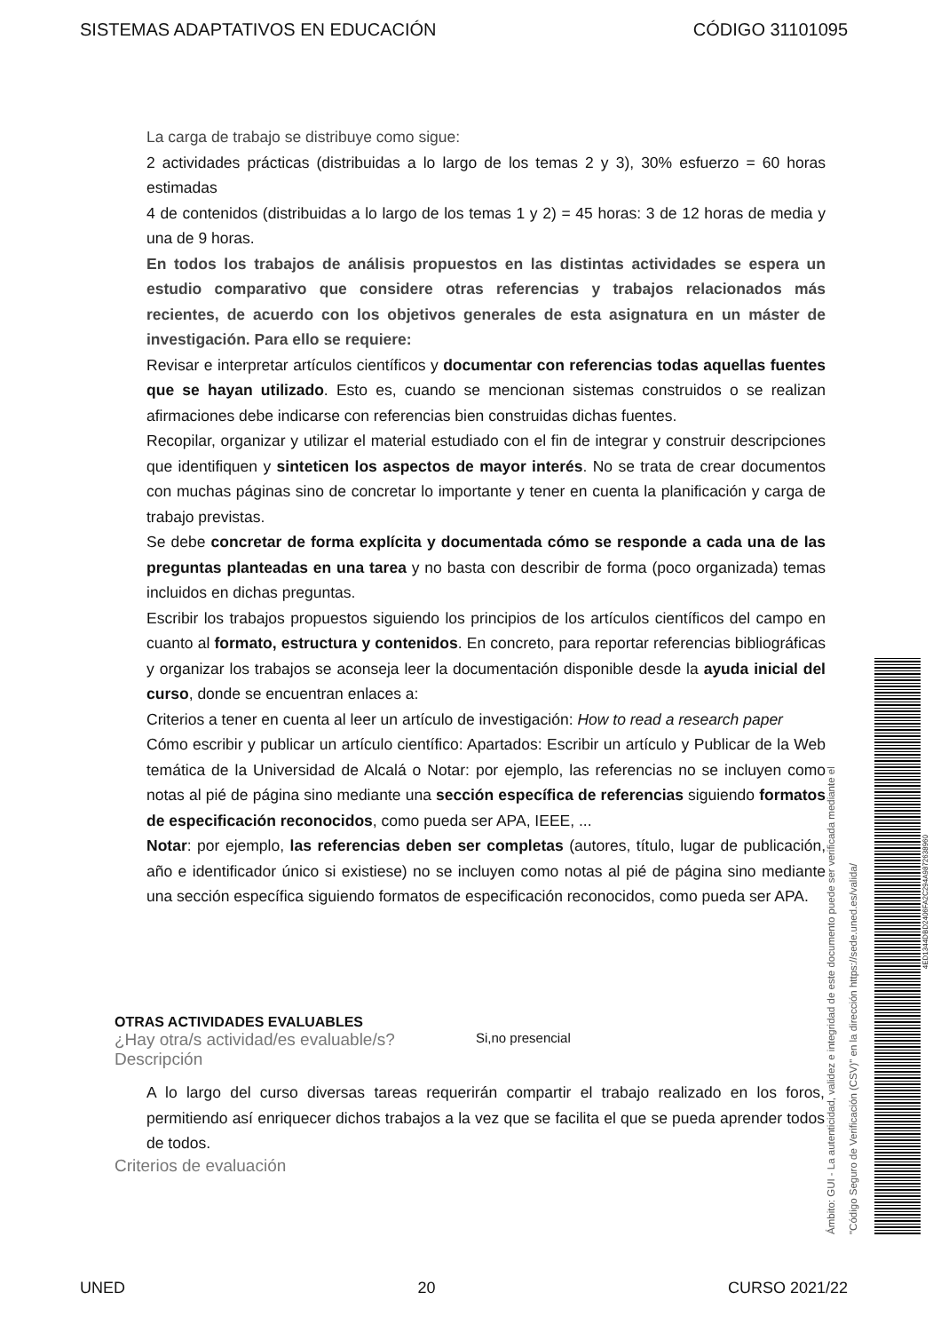SISTEMAS ADAPTATIVOS EN EDUCACIÓN CÓDIGO 31101095
La carga de trabajo se distribuye como sigue:
2 actividades prácticas (distribuidas a lo largo de los temas 2 y 3), 30% esfuerzo = 60 horas estimadas
4 de contenidos (distribuidas a lo largo de los temas 1 y 2) = 45 horas: 3 de 12 horas de media y una de 9 horas.
En todos los trabajos de análisis propuestos en las distintas actividades se espera un estudio comparativo que considere otras referencias y trabajos relacionados más recientes, de acuerdo con los objetivos generales de esta asignatura en un máster de investigación. Para ello se requiere:
Revisar e interpretar artículos científicos y documentar con referencias todas aquellas fuentes que se hayan utilizado. Esto es, cuando se mencionan sistemas construidos o se realizan afirmaciones debe indicarse con referencias bien construidas dichas fuentes.
Recopilar, organizar y utilizar el material estudiado con el fin de integrar y construir descripciones que identifiquen y sinteticen los aspectos de mayor interés. No se trata de crear documentos con muchas páginas sino de concretar lo importante y tener en cuenta la planificación y carga de trabajo previstas.
Se debe concretar de forma explícita y documentada cómo se responde a cada una de las preguntas planteadas en una tarea y no basta con describir de forma (poco organizada) temas incluidos en dichas preguntas.
Escribir los trabajos propuestos siguiendo los principios de los artículos científicos del campo en cuanto al formato, estructura y contenidos. En concreto, para reportar referencias bibliográficas y organizar los trabajos se aconseja leer la documentación disponible desde la ayuda inicial del curso, donde se encuentran enlaces a:
Criterios a tener en cuenta al leer un artículo de investigación: How to read a research paper
Cómo escribir y publicar un artículo científico: Apartados: Escribir un artículo y Publicar de la Web temática de la Universidad de Alcalá o Notar: por ejemplo, las referencias no se incluyen como notas al pié de página sino mediante una sección específica de referencias siguiendo formatos de especificación reconocidos, como pueda ser APA, IEEE, ...
Notar: por ejemplo, las referencias deben ser completas (autores, título, lugar de publicación, año e identificador único si existiese) no se incluyen como notas al pié de página sino mediante una sección específica siguiendo formatos de especificación reconocidos, como pueda ser APA.
OTRAS ACTIVIDADES EVALUABLES
¿Hay otra/s actividad/es evaluable/s? Si,no presencial
Descripción
A lo largo del curso diversas tareas requerirán compartir el trabajo realizado en los foros, permitiendo así enriquecer dichos trabajos a la vez que se facilita el que se pueda aprender todos de todos.
Criterios de evaluación
Ámbito: GUI - La autenticidad, validez e integridad de este documento puede ser verificada mediante el
"Código Seguro de Verificación (CSV)" en la dirección https://sede.uned.es/valida/
4ED1344DBD2406FA2C294A9872638960
UNED 20 CURSO 2021/22